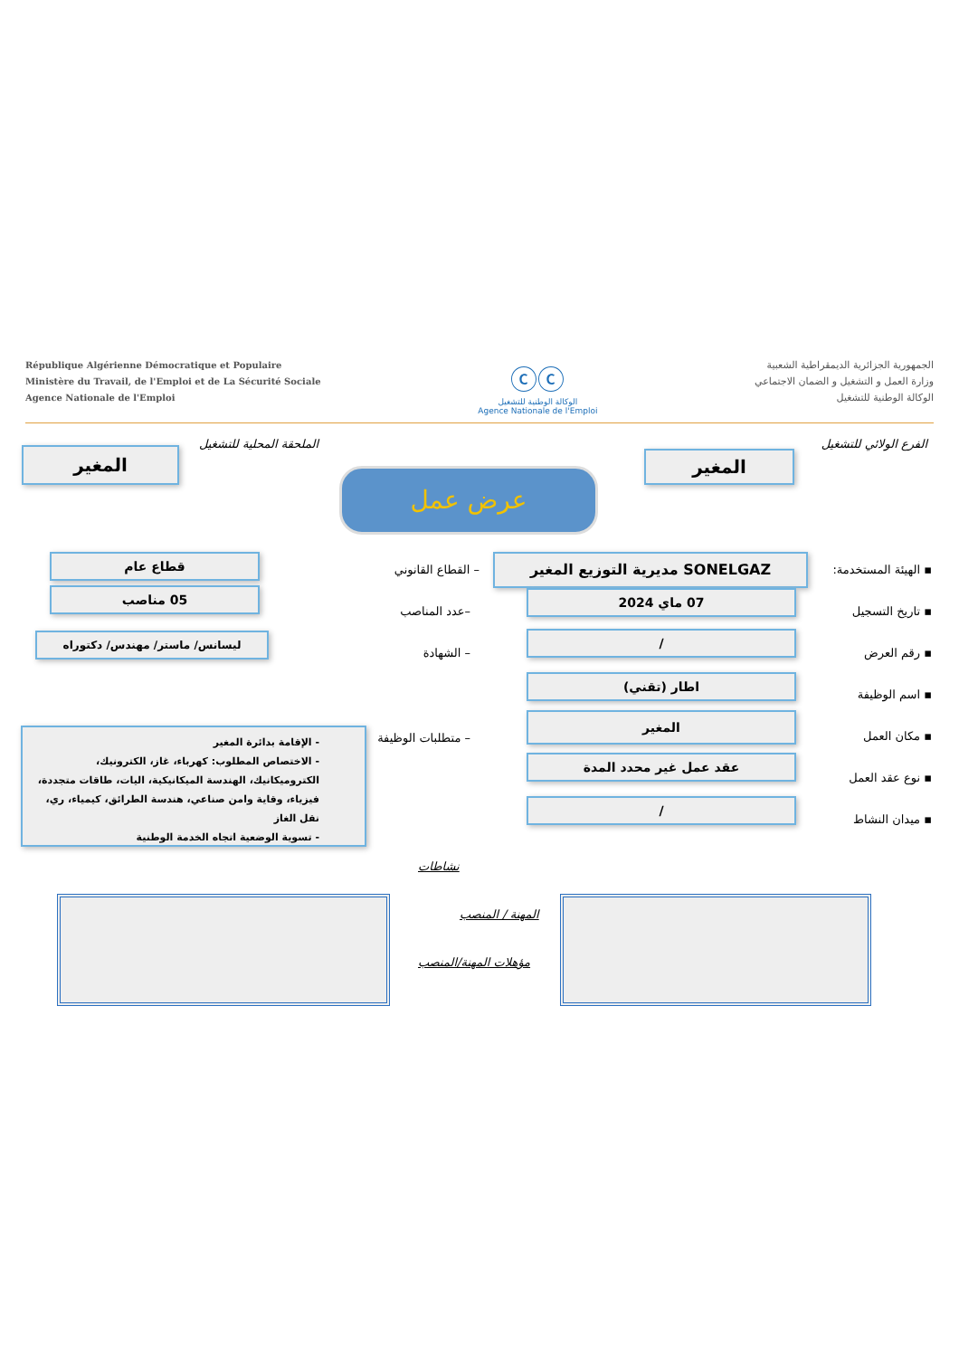République Algérienne Démocratique et Populaire
Ministère du Travail, de l'Emploi et de La Sécurité Sociale
Agence Nationale de l'Emploi
ⓒⓒ
الوكالة الوطنية للتشغيل
Agence Nationale de l'Emploi
الجمهورية الجزائرية الديمقراطية الشعبية
وزارة العمل و التشغيل و الضمان الاجتماعي
الوكالة الوطنية للتشغيل
الفرع الولائي للتشغيل الملحقة المحلية للتشغيل
المغير
المغير
عرض عمل
▪ الهيئة المستخدمة:
▪ تاريخ التسجيل
▪ رقم العرض
▪ اسم الوظيفة
▪ مكان العمل
▪ نوع عقد العمل
▪ ميدان النشاط
SONELGAZ مديرية التوزيع المغير
07 ماي 2024
/
اطار (تقني)
المغير
عقد عمل غير محدد المدة
/
– القطاع القانوني
–عدد المناصب
– الشهادة
– متطلبات الوظيفة
قطاع عام
05 مناصب
ليسانس/ ماستر/ مهندس/ دكتوراه
- الإقامة بدائرة المغير
- الاختصاص المطلوب: كهرباء، غاز، الكترونيك، الكتروميكانيك، الهندسة الميكانيكية، اليات، طاقات متجددة، فيزياء، وقاية وامن صناعي، هندسة الطرائق، كيمياء، ري، نقل الغاز
- تسوية الوضعية اتجاه الخدمة الوطنية
نشاطات
المهنة / المنصب
مؤهلات المهنة/المنصب